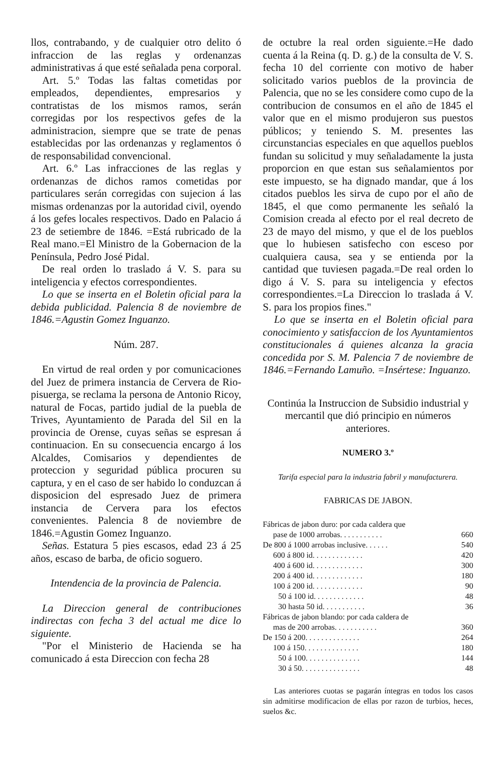llos, contrabando, y de cualquier otro delito ó infraccion de las reglas y ordenanzas administrativas á que esté señalada pena corporal.
Art. 5.º Todas las faltas cometidas por empleados, dependientes, empresarios y contratistas de los mismos ramos, serán corregidas por los respectivos gefes de la administracion, siempre que se trate de penas establecidas por las ordenanzas y reglamentos ó de responsabilidad convencional.
Art. 6.º Las infracciones de las reglas y ordenanzas de dichos ramos cometidas por particulares serán corregidas con sujecion á las mismas ordenanzas por la autoridad civil, oyendo á los gefes locales respectivos. Dado en Palacio á 23 de setiembre de 1846. =Está rubricado de la Real mano.=El Ministro de la Gobernacion de la Península, Pedro José Pidal.
De real orden lo traslado á V. S. para su inteligencia y efectos correspondientes.
Lo que se inserta en el Boletin oficial para la debida publicidad. Palencia 8 de noviembre de 1846.=Agustin Gomez Inguanzo.
Núm. 287.
En virtud de real orden y por comunicaciones del Juez de primera instancia de Cervera de Rio-pisuerga, se reclama la persona de Antonio Ricoy, natural de Focas, partido judial de la puebla de Trives, Ayuntamiento de Parada del Sil en la provincia de Orense, cuyas señas se espresan á continuacion. En su consecuencia encargo á los Alcaldes, Comisarios y dependientes de proteccion y seguridad pública procuren su captura, y en el caso de ser habido lo conduzcan á disposicion del espresado Juez de primera instancia de Cervera para los efectos convenientes. Palencia 8 de noviembre de 1846.=Agustin Gomez Inguanzo.
Señas. Estatura 5 pies escasos, edad 23 á 25 años, escaso de barba, de oficio soguero.
Intendencia de la provincia de Palencia.
La Direccion general de contribuciones indirectas con fecha 3 del actual me dice lo siguiente.
"Por el Ministerio de Hacienda se ha comunicado á esta Direccion con fecha 28
de octubre la real orden siguiente.=He dado cuenta á la Reina (q. D. g.) de la consulta de V. S. fecha 10 del corriente con motivo de haber solicitado varios pueblos de la provincia de Palencia, que no se les considere como cupo de la contribucion de consumos en el año de 1845 el valor que en el mismo produjeron sus puestos públicos; y teniendo S. M. presentes las circunstancias especiales en que aquellos pueblos fundan su solicitud y muy señaladamente la justa proporcion en que estan sus señalamientos por este impuesto, se ha dignado mandar, que á los citados pueblos les sirva de cupo por el año de 1845, el que como permanente les señaló la Comision creada al efecto por el real decreto de 23 de mayo del mismo, y que el de los pueblos que lo hubiesen satisfecho con esceso por cualquiera causa, sea y se entienda por la cantidad que tuviesen pagada.=De real orden lo digo á V. S. para su inteligencia y efectos correspondientes.=La Direccion lo traslada á V. S. para los propios fines."
Lo que se inserta en el Boletin oficial para conocimiento y satisfaccion de los Ayuntamientos constitucionales á quienes alcanza la gracia concedida por S. M. Palencia 7 de noviembre de 1846.=Fernando Lamuño. =Insértese: Inguanzo.
Continúa la Instruccion de Subsidio industrial y mercantil que dió principio en números anteriores.
NUMERO 3.º
Tarifa especial para la industria fabril y manufacturera.
FABRICAS DE JABON.
| Fábricas de jabon duro: por cada caldera que | |
| pase de 1000 arrobas. . . . . . . . . . . | 660 |
| De 800 á 1000 arrobas inclusive. . . . . . | 540 |
| 600 á 800 id. . . . . . . . . . . . . | 420 |
| 400 á 600 id. . . . . . . . . . . . . | 300 |
| 200 á 400 id. . . . . . . . . . . . . | 180 |
| 100 á 200 id. . . . . . . . . . . . . | 90 |
| 50 á 100 id. . . . . . . . . . . . . | 48 |
| 30 hasta 50 id. . . . . . . . . . . | 36 |
| Fábricas de jabon blando: por cada caldera de | |
| mas de 200 arrobas. . . . . . . . . . . | 360 |
| De 150 á 200. . . . . . . . . . . . . . | 264 |
| 100 á 150. . . . . . . . . . . . . . | 180 |
| 50 á 100. . . . . . . . . . . . . . | 144 |
| 30 á 50. . . . . . . . . . . . . . . | 48 |
Las anteriores cuotas se pagarán íntegras en todos los casos sin admitirse modificacion de ellas por razon de turbios, heces, suelos &c.